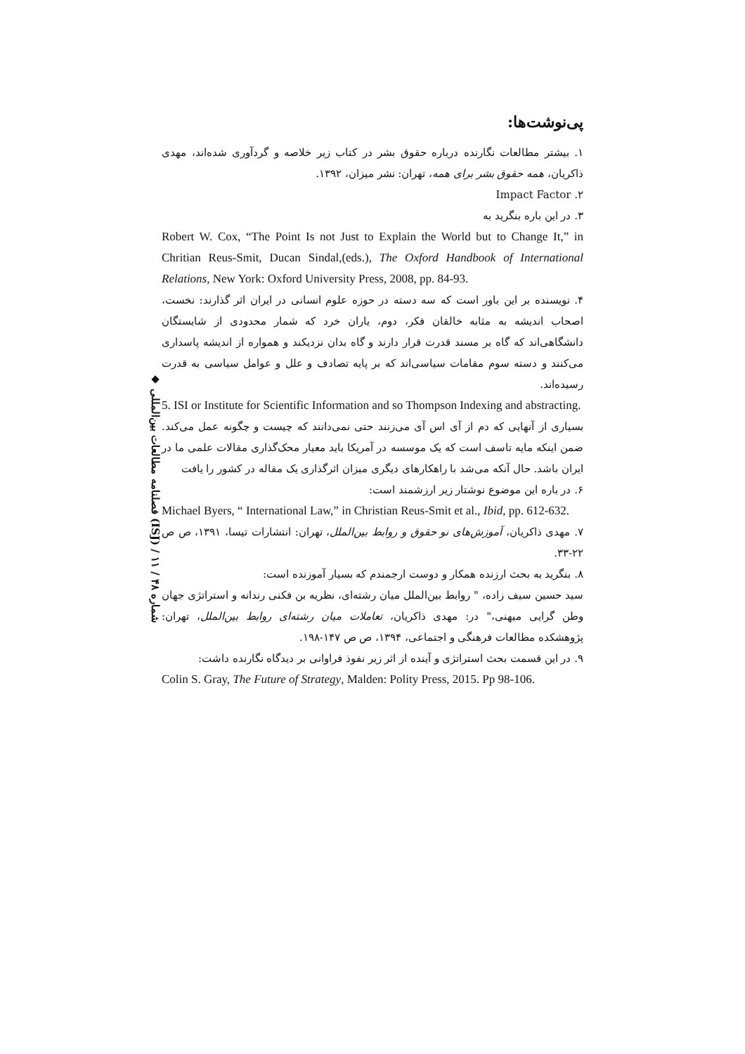◆ فصلنامه مطالعات بین‌المللی (ISJ) / شماره ۴۸ / ۱۱
پی‌نوشت‌ها:
۱. بیشتر مطالعات نگارنده درباره حقوق بشر در کتاب زیر خلاصه و گردآوری شده‌اند، مهدی ذاکریان، همه حقوق بشر برای همه، تهران: نشر میزان، ۱۳۹۲.
۲. Impact Factor
۳. در این باره بنگرید به
Robert W. Cox, “The Point Is not Just to Explain the World but to Change It,” in Chritian Reus-Smit, Ducan Sindal,(eds.), The Oxford Handbook of International Relations, New York: Oxford University Press, 2008, pp. 84-93.
۴. نویسنده بر این باور است که سه دسته در حوزه علوم انسانی در ایران اثر گذارند: نخست، اصحاب اندیشه به مثابه خالقان فکر، دوم، یاران خرد که شمار محدودی از شایستگان دانشگاهی‌اند که گاه بر مسند قدرت قرار دارند و گاه بدان نزدیکند و همواره از اندیشه پاسداری می‌کنند و دسته سوم مقامات سیاسی‌اند که بر پایه تصادف و علل و عوامل سیاسی به قدرت رسیده‌اند.
5. ISI or Institute for Scientific Information and so Thompson Indexing and abstracting.
بسیاری از آنهایی که دم از آی اس آی می‌زنند حتی نمی‌دانند که چیست و چگونه عمل می‌کند. ضمن اینکه مایه تاسف است که یک موسسه در آمریکا باید معیار محک‌گذاری مقالات علمی ما در ایران باشد. حال آنکه می‌شد با راهکارهای دیگری میزان اثرگذاری یک مقاله در کشور را یافت
۶. در باره این موضوع نوشتار زیر ارزشمند است:
Michael Byers, “ International Law,” in Christian Reus-Smit et al., Ibid, pp. 612-632.
۷. مهدی ذاکریان، آموزش‌های نو حقوق و روابط بین‌الملل، تهران: انتشارات تیسا، ۱۳۹۱، ص ص ۲۲-۳۳.
۸. بنگرید به بحث ارزنده همکار و دوست ارجمندم که بسیار آموزنده است:
سید حسین سیف زاده، " روابط بین‌الملل میان رشته‌ای، نظریه بن فکنی رندانه و استراتژی جهان وطن گرایی میهنی،" در: مهدی ذاکریان، تعاملات میان رشته‌ای روابط بین‌الملل، تهران: پژوهشکده مطالعات فرهنگی و اجتماعی، ۱۳۹۴، ص ص ۱۴۷-۱۹۸.
۹. در این قسمت بحث استراتژی و آینده از اثر زیر نفوذ فراوانی بر دیدگاه نگارنده داشت:
Colin S. Gray, The Future of Strategy, Malden: Polity Press, 2015. Pp 98-106.